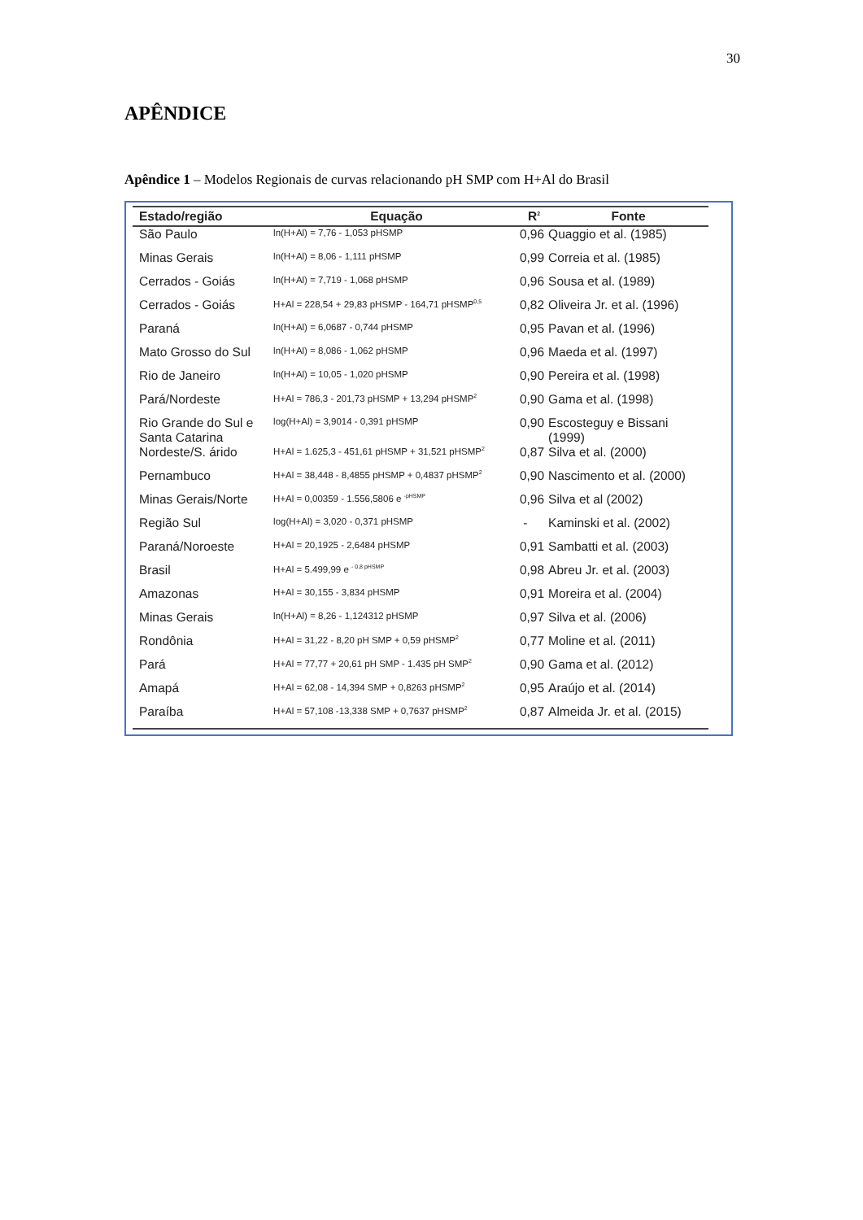30
APÊNDICE
Apêndice 1 – Modelos Regionais de curvas relacionando pH SMP com H+Al do Brasil
| Estado/região | Equação | R<sup>2</sup> | Fonte |
| --- | --- | --- | --- |
| São Paulo | ln(H+Al) = 7,76 - 1,053 pHSMP | 0,96 | Quaggio et al. (1985) |
| Minas Gerais | ln(H+Al) = 8,06 - 1,111 pHSMP | 0,99 | Correia et al. (1985) |
| Cerrados - Goiás | ln(H+Al) = 7,719 - 1,068 pHSMP | 0,96 | Sousa et al. (1989) |
| Cerrados - Goiás | H+Al = 228,54 + 29,83 pHSMP - 164,71 pHSMP<sup>0,5</sup> | 0,82 | Oliveira Jr. et al. (1996) |
| Paraná | ln(H+Al) = 6,0687 - 0,744 pHSMP | 0,95 | Pavan et al. (1996) |
| Mato Grosso do Sul | ln(H+Al) = 8,086 - 1,062 pHSMP | 0,96 | Maeda et al. (1997) |
| Rio de Janeiro | ln(H+Al) = 10,05 - 1,020 pHSMP | 0,90 | Pereira et al. (1998) |
| Pará/Nordeste | H+Al = 786,3 - 201,73 pHSMP + 13,294 pHSMP<sup>2</sup> | 0,90 | Gama et al. (1998) |
| Rio Grande do Sul e Santa Catarina | log(H+Al) = 3,9014 - 0,391 pHSMP | 0,90 | Escosteguy e Bissani (1999) |
| Nordeste/S. árido | H+Al = 1.625,3 - 451,61 pHSMP + 31,521 pHSMP<sup>2</sup> | 0,87 | Silva et al. (2000) |
| Pernambuco | H+Al = 38,448 - 8,4855 pHSMP + 0,4837 pHSMP<sup>2</sup> | 0,90 | Nascimento et al. (2000) |
| Minas Gerais/Norte | H+Al = 0,00359 - 1.556,5806 e <sup>-pHSMP</sup> | 0,96 | Silva et al (2002) |
| Região Sul | log(H+Al) = 3,020 - 0,371 pHSMP | - | Kaminski et al. (2002) |
| Paraná/Noroeste | H+Al = 20,1925 - 2,6484 pHSMP | 0,91 | Sambatti et al. (2003) |
| Brasil | H+Al = 5.499,99 e <sup>- 0,8 pHSMP</sup> | 0,98 | Abreu Jr. et al. (2003) |
| Amazonas | H+Al = 30,155 - 3,834 pHSMP | 0,91 | Moreira et al. (2004) |
| Minas Gerais | ln(H+Al) = 8,26 - 1,124312 pHSMP | 0,97 | Silva et al. (2006) |
| Rondônia | H+Al = 31,22 - 8,20 pH SMP + 0,59 pHSMP<sup>2</sup> | 0,77 | Moline et al. (2011) |
| Pará | H+Al = 77,77 + 20,61 pH SMP - 1.435 pH SMP<sup>2</sup> | 0,90 | Gama et al. (2012) |
| Amapá | H+Al = 62,08 - 14,394 SMP + 0,8263 pHSMP<sup>2</sup> | 0,95 | Araújo et al. (2014) |
| Paraíba | H+Al = 57,108 -13,338 SMP + 0,7637 pHSMP<sup>2</sup> | 0,87 | Almeida Jr. et al. (2015) |